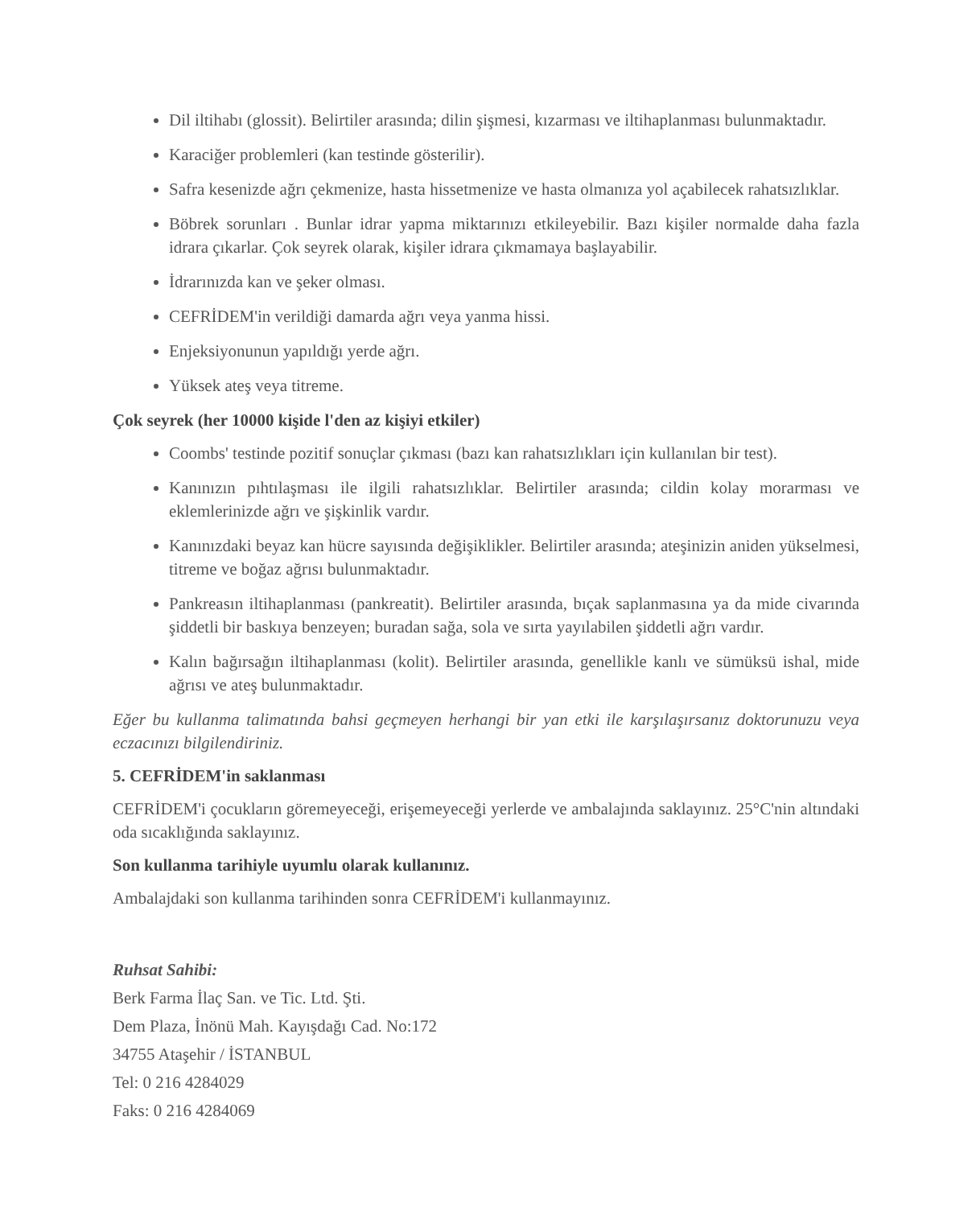Dil iltihabı (glossit). Belirtiler arasında; dilin şişmesi, kızarması ve iltihaplanması bulunmaktadır.
Karaciğer problemleri (kan testinde gösterilir).
Safra kesenizde ağrı çekmenize, hasta hissetmenize ve hasta olmanıza yol açabilecek rahatsızlıklar.
Böbrek sorunları . Bunlar idrar yapma miktarınızı etkileyebilir. Bazı kişiler normalde daha fazla idrara çıkarlar. Çok seyrek olarak, kişiler idrara çıkmamaya başlayabilir.
İdrarınızda kan ve şeker olması.
CEFRİDEM'in verildiği damarda ağrı veya yanma hissi.
Enjeksiyonunun yapıldığı yerde ağrı.
Yüksek ateş veya titreme.
Çok seyrek (her 10000 kişide l'den az kişiyi etkiler)
Coombs' testinde pozitif sonuçlar çıkması (bazı kan rahatsızlıkları için kullanılan bir test).
Kanınızın pıhtılaşması ile ilgili rahatsızlıklar. Belirtiler arasında; cildin kolay morarması ve eklemlerinizde ağrı ve şişkinlik vardır.
Kanınızdaki beyaz kan hücre sayısında değişiklikler. Belirtiler arasında; ateşinizin aniden yükselmesi, titreme ve boğaz ağrısı bulunmaktadır.
Pankreasın iltihaplanması (pankreatit). Belirtiler arasında, bıçak saplanmasına ya da mide civarında şiddetli bir baskıya benzeyen; buradan sağa, sola ve sırta yayılabilen şiddetli ağrı vardır.
Kalın bağırsağın iltihaplanması (kolit). Belirtiler arasında, genellikle kanlı ve sümüksü ishal, mide ağrısı ve ateş bulunmaktadır.
Eğer bu kullanma talimatında bahsi geçmeyen herhangi bir yan etki ile karşılaşırsanız doktorunuzu veya eczacınızı bilgilendiriniz.
5. CEFRİDEM'in saklanması
CEFRİDEM'i çocukların göremeyeceği, erişemeyeceği yerlerde ve ambalajında saklayınız. 25°C'nin altındaki oda sıcaklığında saklayınız.
Son kullanma tarihiyle uyumlu olarak kullanınız.
Ambalajdaki son kullanma tarihinden sonra CEFRİDEM'i kullanmayınız.
Ruhsat Sahibi:
Berk Farma İlaç San. ve Tic. Ltd. Şti.
Dem Plaza, İnönü Mah. Kayışdağı Cad. No:172
34755 Ataşehir / İSTANBUL
Tel: 0 216 4284029
Faks: 0 216 4284069